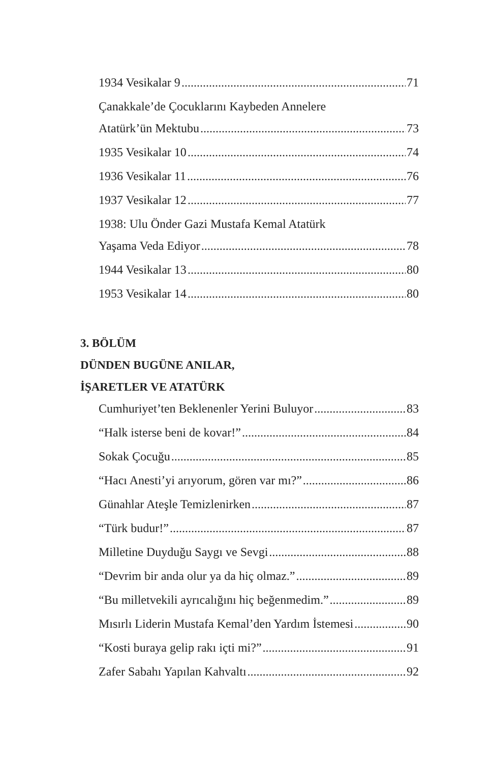1934 Vesikalar 9 71
Çanakkale’de Çocuklarını Kaybeden Annelere
Atatürk’ün Mektubu 73
1935 Vesikalar 10 74
1936 Vesikalar 11 76
1937 Vesikalar 12 77
1938: Ulu Önder Gazi Mustafa Kemal Atatürk
Yaşama Veda Ediyor 78
1944 Vesikalar 13 80
1953 Vesikalar 14 80
3. BÖLÜM
DÜNDEN BUGÜNE ANILAR,
İŞARETLER VE ATATÜRK
Cumhuriyet’ten Beklenenler Yerini Buluyor 83
“Halk isterse beni de kovar!” 84
Sokak Çocuğu 85
“Hacı Anesti’yi arıyorum, gören var mı?” 86
Günahlar Ateşle Temizlenirken 87
“Türk budur!” 87
Milletine Duyduğu Saygı ve Sevgi 88
“Devrim bir anda olur ya da hiç olmaz.” 89
“Bu milletvekili ayrıcalığını hiç beğenmedim.” 89
Mısırlı Liderin Mustafa Kemal’den Yardım İstemesi 90
“Kosti buraya gelip rakı içti mi?” 91
Zafer Sabahı Yapılan Kahvaltı 92